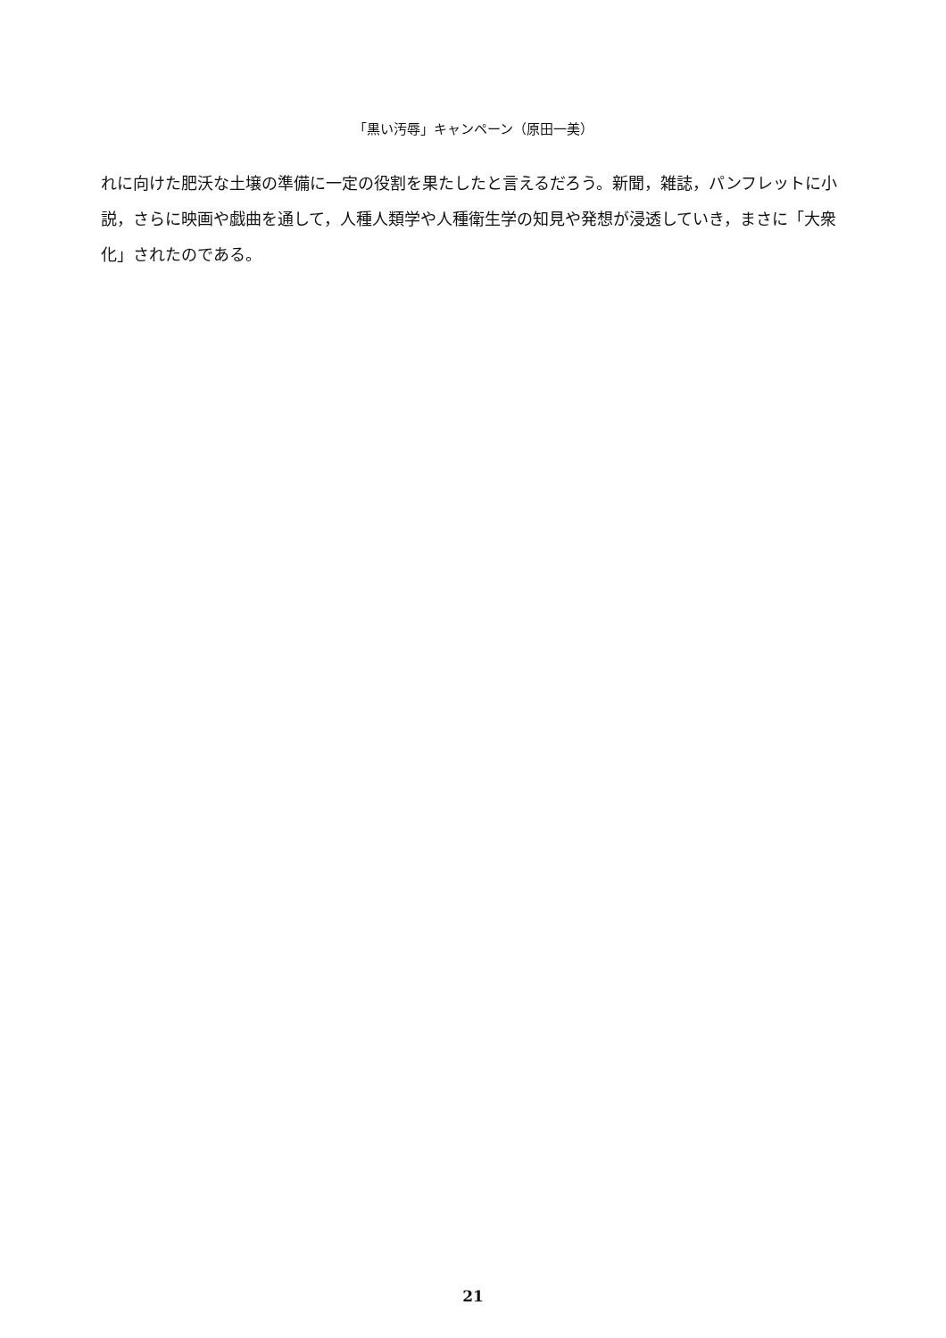「黒い汚辱」キャンペーン（原田一美）
れに向けた肥沃な土壌の準備に一定の役割を果たしたと言えるだろう。新聞，雑誌，パンフレットに小説，さらに映画や戯曲を通して，人種人類学や人種衛生学の知見や発想が浸透していき，まさに「大衆化」されたのである。
21